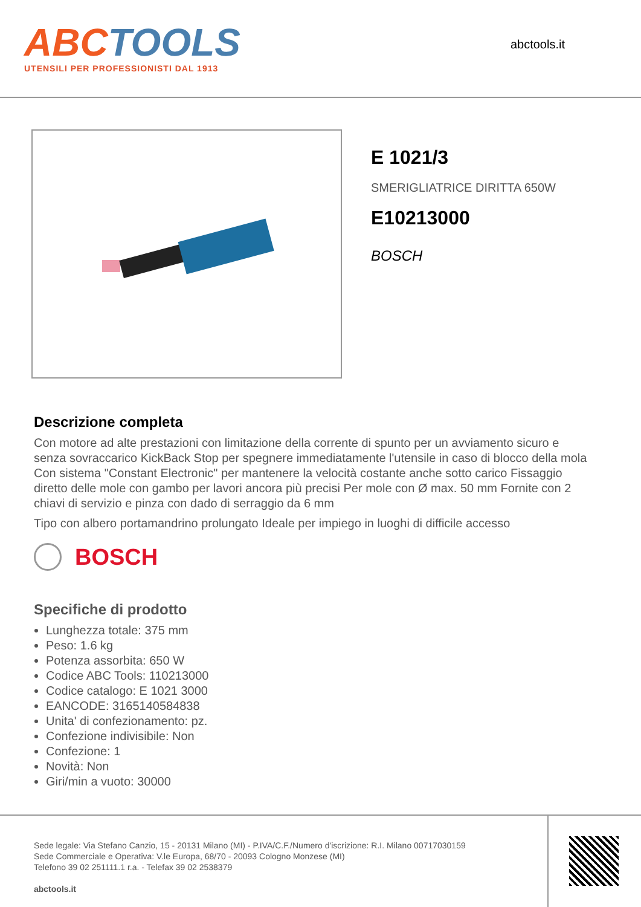ABCTOOLS
UTENSILI PER PROFESSIONISTI DAL 1913
abctools.it
E 1021/3
SMERIGLIATRICE DIRITTA 650W
E10213000
BOSCH
Descrizione completa
Con motore ad alte prestazioni con limitazione della corrente di spunto per un avviamento sicuro e senza sovraccarico KickBack Stop per spegnere immediatamente l'utensile in caso di blocco della mola Con sistema "Constant Electronic" per mantenere la velocità costante anche sotto carico Fissaggio diretto delle mole con gambo per lavori ancora più precisi Per mole con Ø max. 50 mm Fornite con 2 chiavi di servizio e pinza con dado di serraggio da 6 mm
Tipo con albero portamandrino prolungato Ideale per impiego in luoghi di difficile accesso
BOSCH
Specifiche di prodotto
Lunghezza totale: 375 mm
Peso: 1.6 kg
Potenza assorbita: 650 W
Codice ABC Tools: 110213000
Codice catalogo: E 1021 3000
EANCODE: 3165140584838
Unita' di confezionamento: pz.
Confezione indivisibile: Non
Confezione: 1
Novità: Non
Giri/min a vuoto: 30000
Sede legale: Via Stefano Canzio, 15 - 20131 Milano (MI) - P.IVA/C.F./Numero d'iscrizione: R.I. Milano 00717030159
Sede Commerciale e Operativa: V.le Europa, 68/70 - 20093 Cologno Monzese (MI)
Telefono 39 02 251111.1 r.a. - Telefax 39 02 2538379
abctools.it